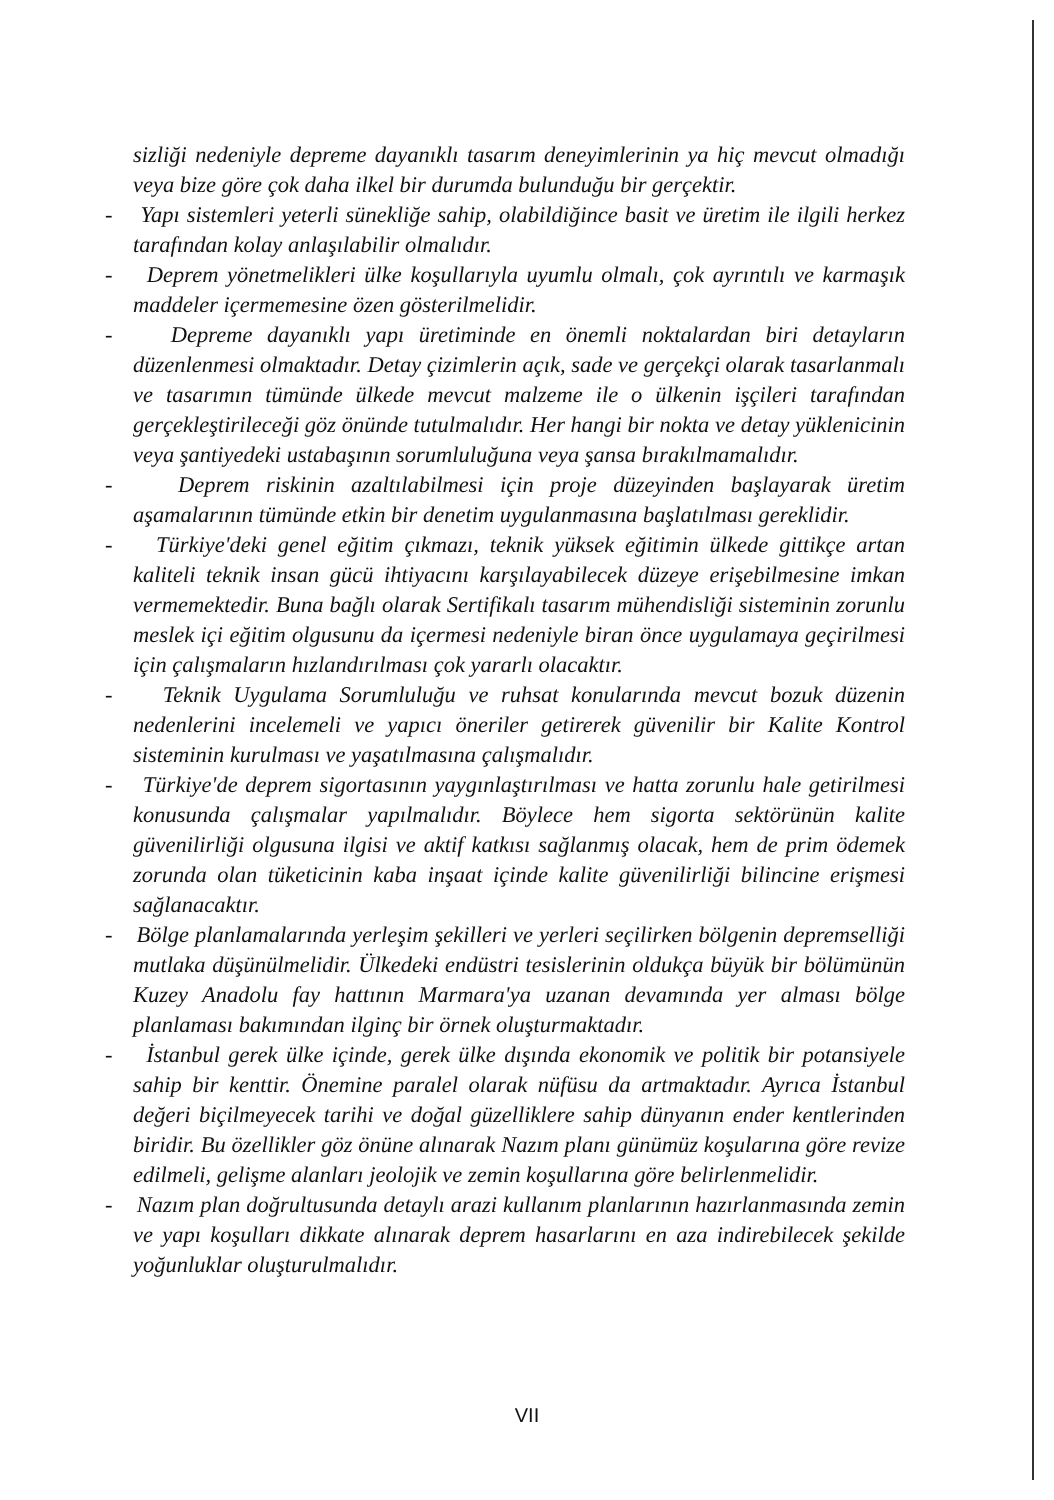sizliği nedeniyle depreme dayanıklı tasarım deneyimlerinin ya hiç mevcut olmadığı veya bize göre çok daha ilkel bir durumda bulunduğu bir gerçektir.
- Yapı sistemleri yeterli sünekliğe sahip, olabildiğince basit ve üretim ile ilgili herkez tarafından kolay anlaşılabilir olmalıdır.
- Deprem yönetmelikleri ülke koşullarıyla uyumlu olmalı, çok ayrıntılı ve karmaşık maddeler içermemesine özen gösterilmelidir.
- Depreme dayanıklı yapı üretiminde en önemli noktalardan biri detayların düzenlenmesi olmaktadır. Detay çizimlerin açık, sade ve gerçekçi olarak tasarlanmalı ve tasarımın tümünde ülkede mevcut malzeme ile o ülkenin işçileri tarafından gerçekleştirileceği göz önünde tutulmalıdır. Her hangi bir nokta ve detay yüklenicinin veya şantiyedeki ustabaşının sorumluluğuna veya şansa bırakılmamalıdır.
- Deprem riskinin azaltılabilmesi için proje düzeyinden başlayarak üretim aşamalarının tümünde etkin bir denetim uygulanmasına başlatılması gereklidir.
- Türkiye'deki genel eğitim çıkmazı, teknik yüksek eğitimin ülkede gittikçe artan kaliteli teknik insan gücü ihtiyacını karşılayabilecek düzeye erişebilmesine imkan vermemektedir. Buna bağlı olarak Sertifikalı tasarım mühendisliği sisteminin zorunlu meslek içi eğitim olgusunu da içermesi nedeniyle biran önce uygulamaya geçirilmesi için çalışmaların hızlandırılması çok yararlı olacaktır.
- Teknik Uygulama Sorumluluğu ve ruhsat konularında mevcut bozuk düzenin nedenlerini incelemeli ve yapıcı öneriler getirerek güvenilir bir Kalite Kontrol sisteminin kurulması ve yaşatılmasına çalışmalıdır.
- Türkiye'de deprem sigortasının yaygınlaştırılması ve hatta zorunlu hale getirilmesi konusunda çalışmalar yapılmalıdır. Böylece hem sigorta sektörünün kalite güvenilirliği olgusuna ilgisi ve aktif katkısı sağlanmış olacak, hem de prim ödemek zorunda olan tüketicinin kaba inşaat içinde kalite güvenilirliği bilincine erişmesi sağlanacaktır.
- Bölge planlamalarında yerleşim şekilleri ve yerleri seçilirken bölgenin depremselliği mutlaka düşünülmelidir. Ülkedeki endüstri tesislerinin oldukça büyük bir bölümünün Kuzey Anadolu fay hattının Marmara'ya uzanan devamında yer alması bölge planlaması bakımından ilginç bir örnek oluşturmaktadır.
- İstanbul gerek ülke içinde, gerek ülke dışında ekonomik ve politik bir potansiyele sahip bir kenttir. Önemine paralel olarak nüfüsu da artmaktadır. Ayrıca İstanbul değeri biçilmeyecek tarihi ve doğal güzelliklere sahip dünyanın ender kentlerinden biridir. Bu özellikler göz önüne alınarak Nazım planı günümüz koşularına göre revize edilmeli, gelişme alanları jeolojik ve zemin koşullarına göre belirlenmelidir.
- Nazım plan doğrultusunda detaylı arazi kullanım planlarının hazırlanmasında zemin ve yapı koşulları dikkate alınarak deprem hasarlarını en aza indirebilecek şekilde yoğunluklar oluşturulmalıdır.
VII